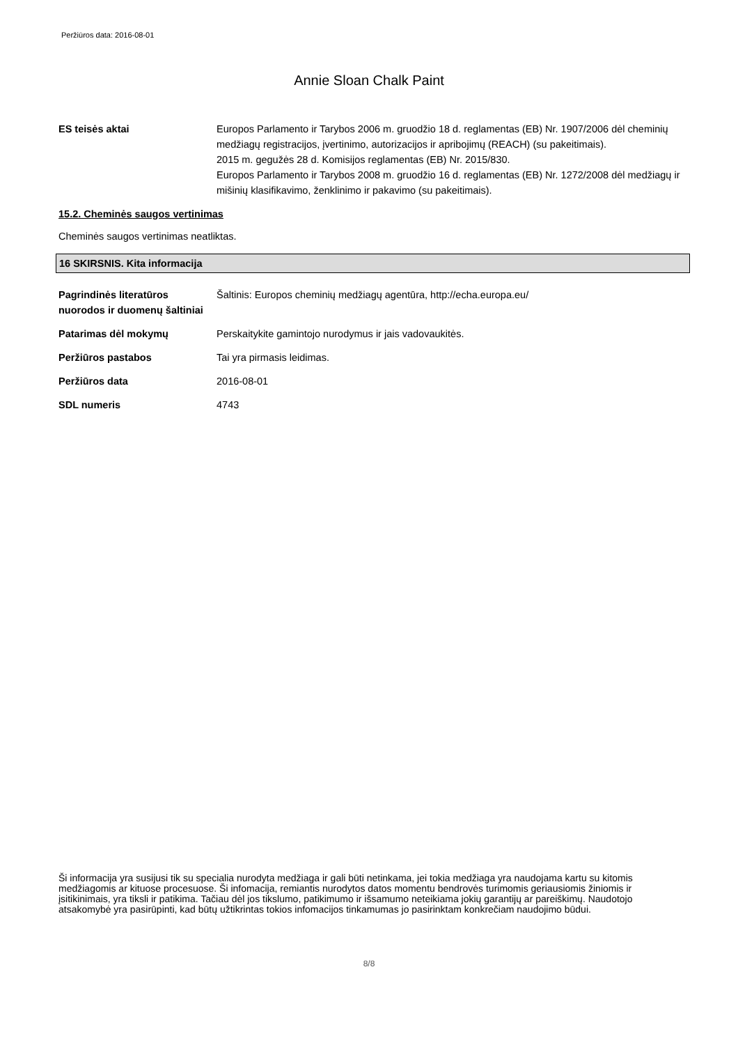Peržiūros data: 2016-08-01
Annie Sloan Chalk Paint
ES teisės aktai Europos Parlamento ir Tarybos 2006 m. gruodžio 18 d. reglamentas (EB) Nr. 1907/2006 dėl cheminių medžiagų registracijos, įvertinimo, autorizacijos ir apribojimų (REACH) (su pakeitimais).
2015 m. gegužės 28 d. Komisijos reglamentas (EB) Nr. 2015/830.
Europos Parlamento ir Tarybos 2008 m. gruodžio 16 d. reglamentas (EB) Nr. 1272/2008 dėl medžiagų ir mišinių klasifikavimo, ženklinimo ir pakavimo (su pakeitimais).
15.2. Cheminės saugos vertinimas
Cheminės saugos vertinimas neatliktas.
16 SKIRSNIS. Kita informacija
Pagrindinės literatūros nuorodos ir duomenų šaltiniai
Šaltinis: Europos cheminių medžiagų agentūra, http://echa.europa.eu/
Patarimas dėl mokymų Perskaitykite gamintojo nurodymus ir jais vadovaukitės.
Peržiūros pastabos Tai yra pirmasis leidimas.
Peržiūros data 2016-08-01
SDL numeris 4743
Ši informacija yra susijusi tik su specialia nurodyta medžiaga ir gali būti netinkama, jei tokia medžiaga yra naudojama kartu su kitomis medžiagomis ar kituose procesuose. Ši infomacija, remiantis nurodytos datos momentu bendrovės turimomis geriausiomis žiniomis ir įsitikinimais, yra tiksli ir patikima. Tačiau dėl jos tikslumo, patikimumo ir išsamumo neteikiama jokių garantijų ar pareiškimų. Naudotojo atsakomybė yra pasirūpinti, kad būtų užtikrintas tokios infomacijos tinkamumas jo pasirinktam konkrečiam naudojimo būdui.
8/8